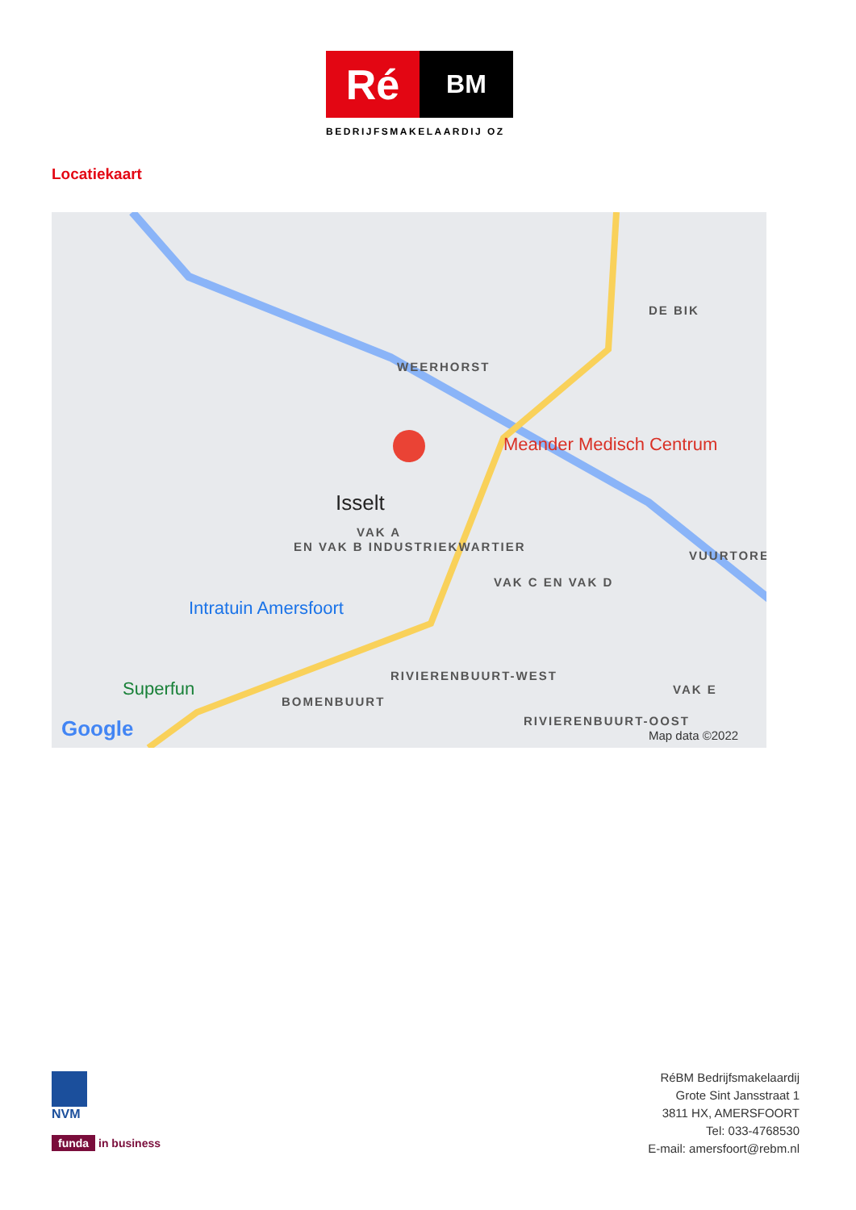Ré
BM
BEDRIJFSMAKELAARDIJ OZ
Locatiekaart
WEERHORST
DE BIK
Isselt
VAK A
EN VAK B INDUSTRIEKWARTIER
Meander Medisch Centrum
VAK C EN VAK D
VUURTORE
Intratuin Amersfoort
RIVIERENBUURT-WEST
BOMENBUURT
Superfun VAK E
RIVIERENBUURT-OOST Google Map data ©2022
NVM
funda in business
RéBM Bedrijfsmakelaardij
Grote Sint Jansstraat 1
3811 HX, AMERSFOORT
Tel: 033-4768530
E-mail: amersfoort@rebm.nl